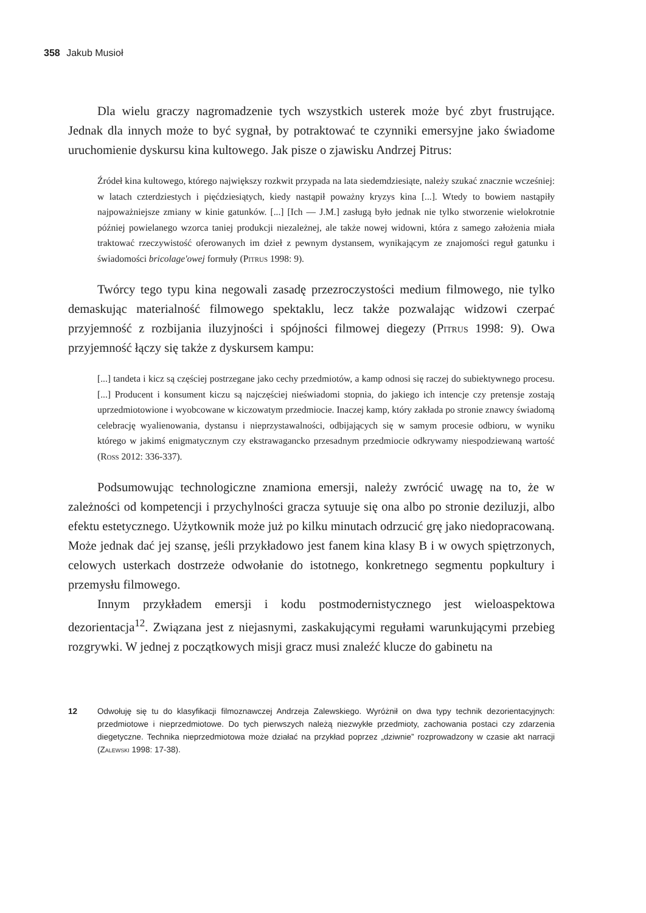358 Jakub Musioł
Dla wielu graczy nagromadzenie tych wszystkich usterek może być zbyt frustrujące. Jednak dla innych może to być sygnał, by potraktować te czynniki emersyjne jako świadome uruchomienie dyskursu kina kultowego. Jak pisze o zjawisku Andrzej Pitrus:
Źródeł kina kultowego, którego największy rozkwit przypada na lata siedemdziesiąte, należy szukać znacznie wcześniej: w latach czterdziestych i pięćdziesiątych, kiedy nastąpił poważny kryzys kina [...]. Wtedy to bowiem nastąpiły najpoważniejsze zmiany w kinie gatunków. [...] [Ich — J.M.] zasługą było jednak nie tylko stworzenie wielokrotnie później powielanego wzorca taniej produkcji niezależnej, ale także nowej widowni, która z samego założenia miała traktować rzeczywistość oferowanych im dzieł z pewnym dystansem, wynikającym ze znajomości reguł gatunku i świadomości bricolage'owej formuły (Pitrus 1998: 9).
Twórcy tego typu kina negowali zasadę przezroczystości medium filmowego, nie tylko demaskując materialność filmowego spektaklu, lecz także pozwalając widzowi czerpać przyjemność z rozbijania iluzyjności i spójności filmowej diegezy (Pitrus 1998: 9). Owa przyjemność łączy się także z dyskursem kampu:
[...] tandeta i kicz są częściej postrzegane jako cechy przedmiotów, a kamp odnosi się raczej do subiektywnego procesu. [...] Producent i konsument kiczu są najczęściej nieświadomi stopnia, do jakiego ich intencje czy pretensje zostają uprzedmiotowione i wyobcowane w kiczowatym przedmiocie. Inaczej kamp, który zakłada po stronie znawcy świadomą celebrację wyalienowania, dystansu i nieprzystawalności, odbijających się w samym procesie odbioru, w wyniku którego w jakimś enigmatycznym czy ekstrawagancko przesadnym przedmiocie odkrywamy niespodziewaną wartość (Ross 2012: 336-337).
Podsumowując technologiczne znamiona emersji, należy zwrócić uwagę na to, że w zależności od kompetencji i przychylności gracza sytuuje się ona albo po stronie deziluzji, albo efektu estetycznego. Użytkownik może już po kilku minutach odrzucić grę jako niedopracowaną. Może jednak dać jej szansę, jeśli przykładowo jest fanem kina klasy B i w owych spiętrzonych, celowych usterkach dostrzeże odwołanie do istotnego, konkretnego segmentu popkultury i przemysłu filmowego.
Innym przykładem emersji i kodu postmodernistycznego jest wieloaspektowa dezorientacja<sup>12</sup>. Związana jest z niejasnymi, zaskakującymi regułami warunkującymi przebieg rozgrywki. W jednej z początkowych misji gracz musi znaleźć klucze do gabinetu na
12 Odwołuję się tu do klasyfikacji filmoznawczej Andrzeja Zalewskiego. Wyróżnił on dwa typy technik dezorientacyjnych: przedmiotowe i nieprzedmiotowe. Do tych pierwszych należą niezwykłe przedmioty, zachowania postaci czy zdarzenia diegetyczne. Technika nieprzedmiotowa może działać na przykład poprzez „dziwnie” rozprowadzony w czasie akt narracji (Zalewski 1998: 17-38).